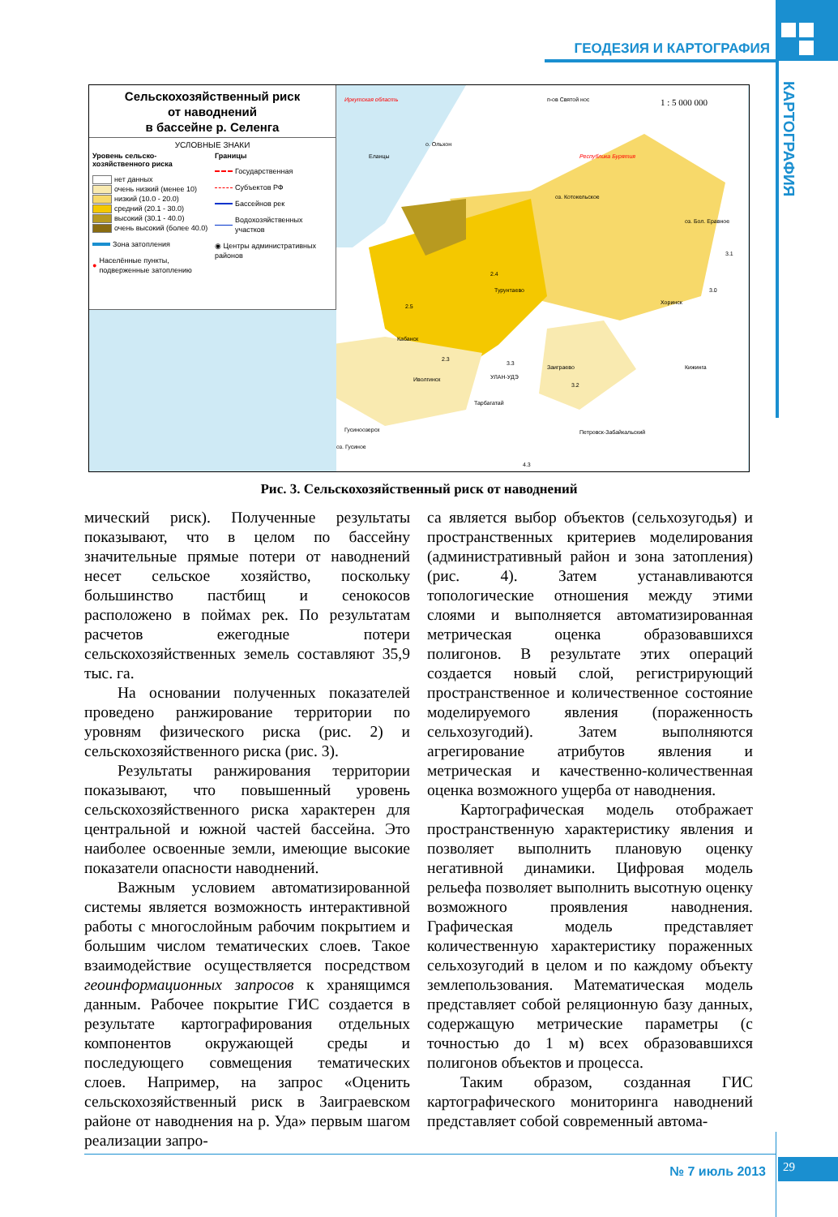ГЕОДЕЗИЯ И КАРТОГРАФИЯ
КАРТОГРАФИЯ
Сельскохозяйственный риск
от наводнений
в бассейне р. Селенга
УСЛОВНЫЕ ЗНАКИ
Уровень сельско-
хозяйственного риска
нет данных
очень низкий (менее 10)
низкий (10.0 - 20.0)
средний (20.1 - 30.0)
высокий (30.1 - 40.0)
очень высокий (более 40.0)
Зона затопления
● Населённые пункты, подверженные затоплению
Границы
Государственная
Субъектов РФ
Бассейнов рек
Водохозяйственных участков
◉ Центры административных районов
Иркутская область
п-ов Святой нос
1 : 5 000 000
Республика Бурятия
о. Ольхон
Еланцы
оз. Котокельское
оз. Бол. Еравное
3.1
3.0
2.4
Турунтаево
2.5
Кабанск
2.3
Иволгинск
3.3
УЛАН-УДЭ
Заиграево
3.2
Хоринск
Кижинга
Тарбагатай
Гусиноозерск
оз. Гусиное
Петровск-Забайкальский
4.3
Рис. 3. Сельскохозяйственный риск от наводнений
мический риск). Полученные результаты показывают, что в целом по бассейну значительные прямые потери от наводнений несет сельское хозяйство, поскольку большинство пастбищ и сенокосов расположено в поймах рек. По результатам расчетов ежегодные потери сельскохозяйственных земель составляют 35,9 тыс. га.
На основании полученных показателей проведено ранжирование территории по уровням физического риска (рис. 2) и сельскохозяйственного риска (рис. 3).
Результаты ранжирования территории показывают, что повышенный уровень сельскохозяйственного риска характерен для центральной и южной частей бассейна. Это наиболее освоенные земли, имеющие высокие показатели опасности наводнений.
Важным условием автоматизированной системы является возможность интерактивной работы с многослойным рабочим покрытием и большим числом тематических слоев. Такое взаимодействие осуществляется посредством геоинформационных запросов к хранящимся данным. Рабочее покрытие ГИС создается в результате картографирования отдельных компонентов окружающей среды и последующего совмещения тематических слоев. Например, на запрос «Оценить сельскохозяйственный риск в Заиграевском районе от наводнения на р. Уда» первым шагом реализации запро-
са является выбор объектов (сельхозугодья) и пространственных критериев моделирования (административный район и зона затопления) (рис. 4). Затем устанавливаются топологические отношения между этими слоями и выполняется автоматизированная метрическая оценка образовавшихся полигонов. В результате этих операций создается новый слой, регистрирующий пространственное и количественное состояние моделируемого явления (пораженность сельхозугодий). Затем выполняются агрегирование атрибутов явления и метрическая и качественно-количественная оценка возможного ущерба от наводнения.
Картографическая модель отображает пространственную характеристику явления и позволяет выполнить плановую оценку негативной динамики. Цифровая модель рельефа позволяет выполнить высотную оценку возможного проявления наводнения. Графическая модель представляет количественную характеристику пораженных сельхозугодий в целом и по каждому объекту землепользования. Математическая модель представляет собой реляционную базу данных, содержащую метрические параметры (с точностью до 1 м) всех образовавшихся полигонов объектов и процесса.
Таким образом, созданная ГИС картографического мониторинга наводнений представляет собой современный автома-
№ 7 июль 2013
29